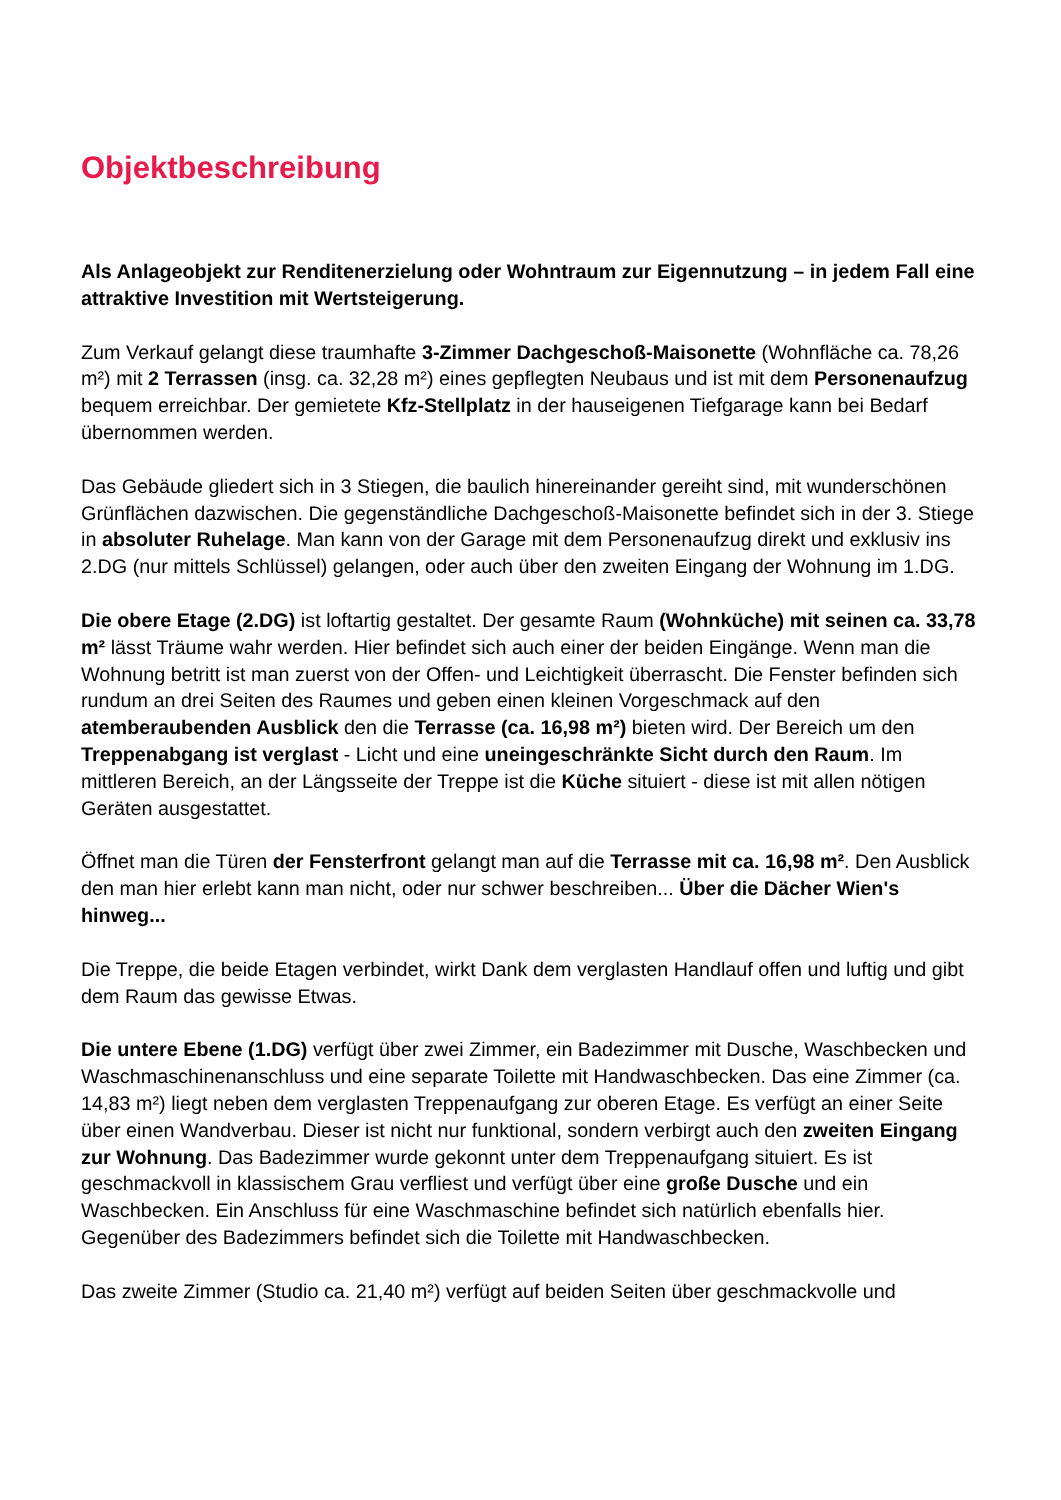Objektbeschreibung
Als Anlageobjekt zur Renditenerzielung oder Wohntraum zur Eigennutzung – in jedem Fall eine attraktive Investition mit Wertsteigerung.
Zum Verkauf gelangt diese traumhafte 3-Zimmer Dachgeschoß-Maisonette (Wohnfläche ca. 78,26 m²) mit 2 Terrassen (insg. ca. 32,28 m²) eines gepflegten Neubaus und ist mit dem Personenaufzug bequem erreichbar. Der gemietete Kfz-Stellplatz in der hauseigenen Tiefgarage kann bei Bedarf übernommen werden.
Das Gebäude gliedert sich in 3 Stiegen, die baulich hinereinander gereiht sind, mit wunderschönen Grünflächen dazwischen. Die gegenständliche Dachgeschoß-Maisonette befindet sich in der 3. Stiege in absoluter Ruhelage. Man kann von der Garage mit dem Personenaufzug direkt und exklusiv ins 2.DG (nur mittels Schlüssel) gelangen, oder auch über den zweiten Eingang der Wohnung im 1.DG.
Die obere Etage (2.DG) ist loftartig gestaltet. Der gesamte Raum (Wohnküche) mit seinen ca. 33,78 m² lässt Träume wahr werden. Hier befindet sich auch einer der beiden Eingänge. Wenn man die Wohnung betritt ist man zuerst von der Offen- und Leichtigkeit überrascht. Die Fenster befinden sich rundum an drei Seiten des Raumes und geben einen kleinen Vorgeschmack auf den atemberaubenden Ausblick den die Terrasse (ca. 16,98 m²) bieten wird. Der Bereich um den Treppenabgang ist verglast - Licht und eine uneingeschränkte Sicht durch den Raum. Im mittleren Bereich, an der Längsseite der Treppe ist die Küche situiert - diese ist mit allen nötigen Geräten ausgestattet.
Öffnet man die Türen der Fensterfront gelangt man auf die Terrasse mit ca. 16,98 m². Den Ausblick den man hier erlebt kann man nicht, oder nur schwer beschreiben... Über die Dächer Wien's hinweg...
Die Treppe, die beide Etagen verbindet, wirkt Dank dem verglasten Handlauf offen und luftig und gibt dem Raum das gewisse Etwas.
Die untere Ebene (1.DG) verfügt über zwei Zimmer, ein Badezimmer mit Dusche, Waschbecken und Waschmaschinenanschluss und eine separate Toilette mit Handwaschbecken. Das eine Zimmer (ca. 14,83 m²) liegt neben dem verglasten Treppenaufgang zur oberen Etage. Es verfügt an einer Seite über einen Wandverbau. Dieser ist nicht nur funktional, sondern verbirgt auch den zweiten Eingang zur Wohnung. Das Badezimmer wurde gekonnt unter dem Treppenaufgang situiert. Es ist geschmackvoll in klassischem Grau verfliest und verfügt über eine große Dusche und ein Waschbecken. Ein Anschluss für eine Waschmaschine befindet sich natürlich ebenfalls hier. Gegenüber des Badezimmers befindet sich die Toilette mit Handwaschbecken.
Das zweite Zimmer (Studio ca. 21,40 m²) verfügt auf beiden Seiten über geschmackvolle und